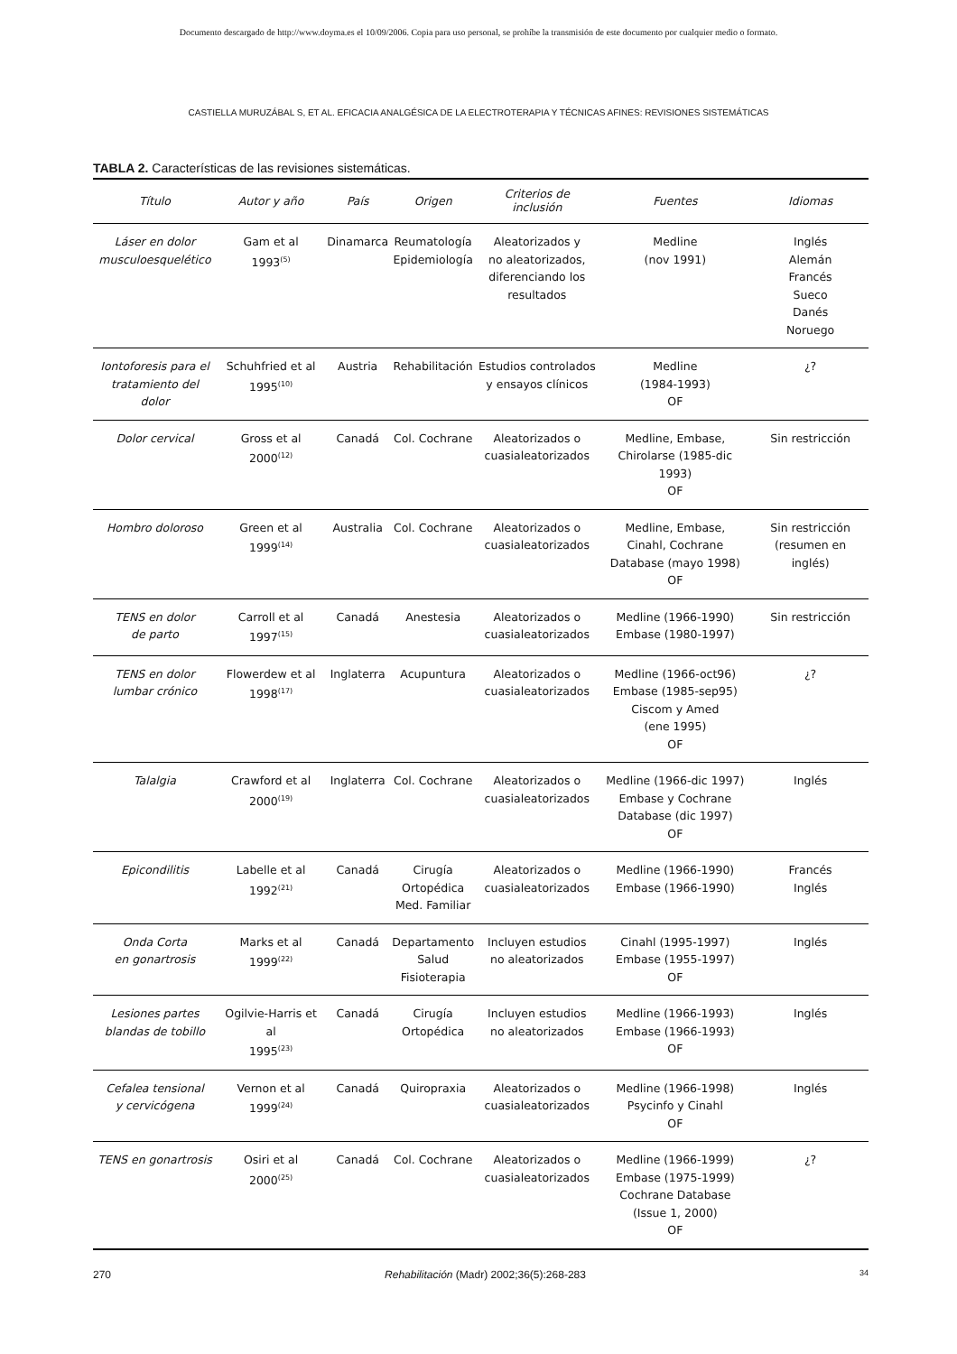Documento descargado de http://www.doyma.es el 10/09/2006. Copia para uso personal, se prohíbe la transmisión de este documento por cualquier medio o formato.
CASTIELLA MURUZÁBAL S, ET AL. EFICACIA ANALGÉSICA DE LA ELECTROTERAPIA Y TÉCNICAS AFINES: REVISIONES SISTEMÁTICAS
TABLA 2. Características de las revisiones sistemáticas.
| Título | Autor y año | País | Origen | Criterios de inclusión | Fuentes | Idiomas |
| --- | --- | --- | --- | --- | --- | --- |
| Láser en dolor musculoesquelético | Gam et al 1993<sup>(5)</sup> | Dinamarca | Reumatología Epidemiología | Aleatorizados y no aleatorizados, diferenciando los resultados | Medline (nov 1991) | Inglés Alemán Francés Sueco Danés Noruego |
| Iontoforesis para el tratamiento del dolor | Schuhfried et al 1995<sup>(10)</sup> | Austria | Rehabilitación | Estudios controlados y ensayos clínicos | Medline (1984-1993) OF | ¿? |
| Dolor cervical | Gross et al 2000<sup>(12)</sup> | Canadá | Col. Cochrane | Aleatorizados o cuasialeatorizados | Medline, Embase, Chirolarse (1985-dic 1993) OF | Sin restricción |
| Hombro doloroso | Green et al 1999<sup>(14)</sup> | Australia | Col. Cochrane | Aleatorizados o cuasialeatorizados | Medline, Embase, Cinahl, Cochrane Database (mayo 1998) OF | Sin restricción (resumen en inglés) |
| TENS en dolor de parto | Carroll et al 1997<sup>(15)</sup> | Canadá | Anestesia | Aleatorizados o cuasialeatorizados | Medline (1966-1990) Embase (1980-1997) | Sin restricción |
| TENS en dolor lumbar crónico | Flowerdew et al 1998<sup>(17)</sup> | Inglaterra | Acupuntura | Aleatorizados o cuasialeatorizados | Medline (1966-oct96) Embase (1985-sep95) Ciscom y Amed (ene 1995) OF | ¿? |
| Talalgia | Crawford et al 2000<sup>(19)</sup> | Inglaterra | Col. Cochrane | Aleatorizados o cuasialeatorizados | Medline (1966-dic 1997) Embase y Cochrane Database (dic 1997) OF | Inglés |
| Epicondilitis | Labelle et al 1992<sup>(21)</sup> | Canadá | Cirugía Ortopédica Med. Familiar | Aleatorizados o cuasialeatorizados | Medline (1966-1990) Embase (1966-1990) | Francés Inglés |
| Onda Corta en gonartrosis | Marks et al 1999<sup>(22)</sup> | Canadá | Departamento Salud Fisioterapia | Incluyen estudios no aleatorizados | Cinahl (1995-1997) Embase (1955-1997) OF | Inglés |
| Lesiones partes blandas de tobillo | Ogilvie-Harris et al 1995<sup>(23)</sup> | Canadá | Cirugía Ortopédica | Incluyen estudios no aleatorizados | Medline (1966-1993) Embase (1966-1993) OF | Inglés |
| Cefalea tensional y cervicógena | Vernon et al 1999<sup>(24)</sup> | Canadá | Quiropraxia | Aleatorizados o cuasialeatorizados | Medline (1966-1998) Psycinfo y Cinahl OF | Inglés |
| TENS en gonartrosis | Osiri et al 2000<sup>(25)</sup> | Canadá | Col. Cochrane | Aleatorizados o cuasialeatorizados | Medline (1966-1999) Embase (1975-1999) Cochrane Database (Issue 1, 2000) OF | ¿? |
270 Rehabilitación (Madr) 2002;36(5):268-283 34